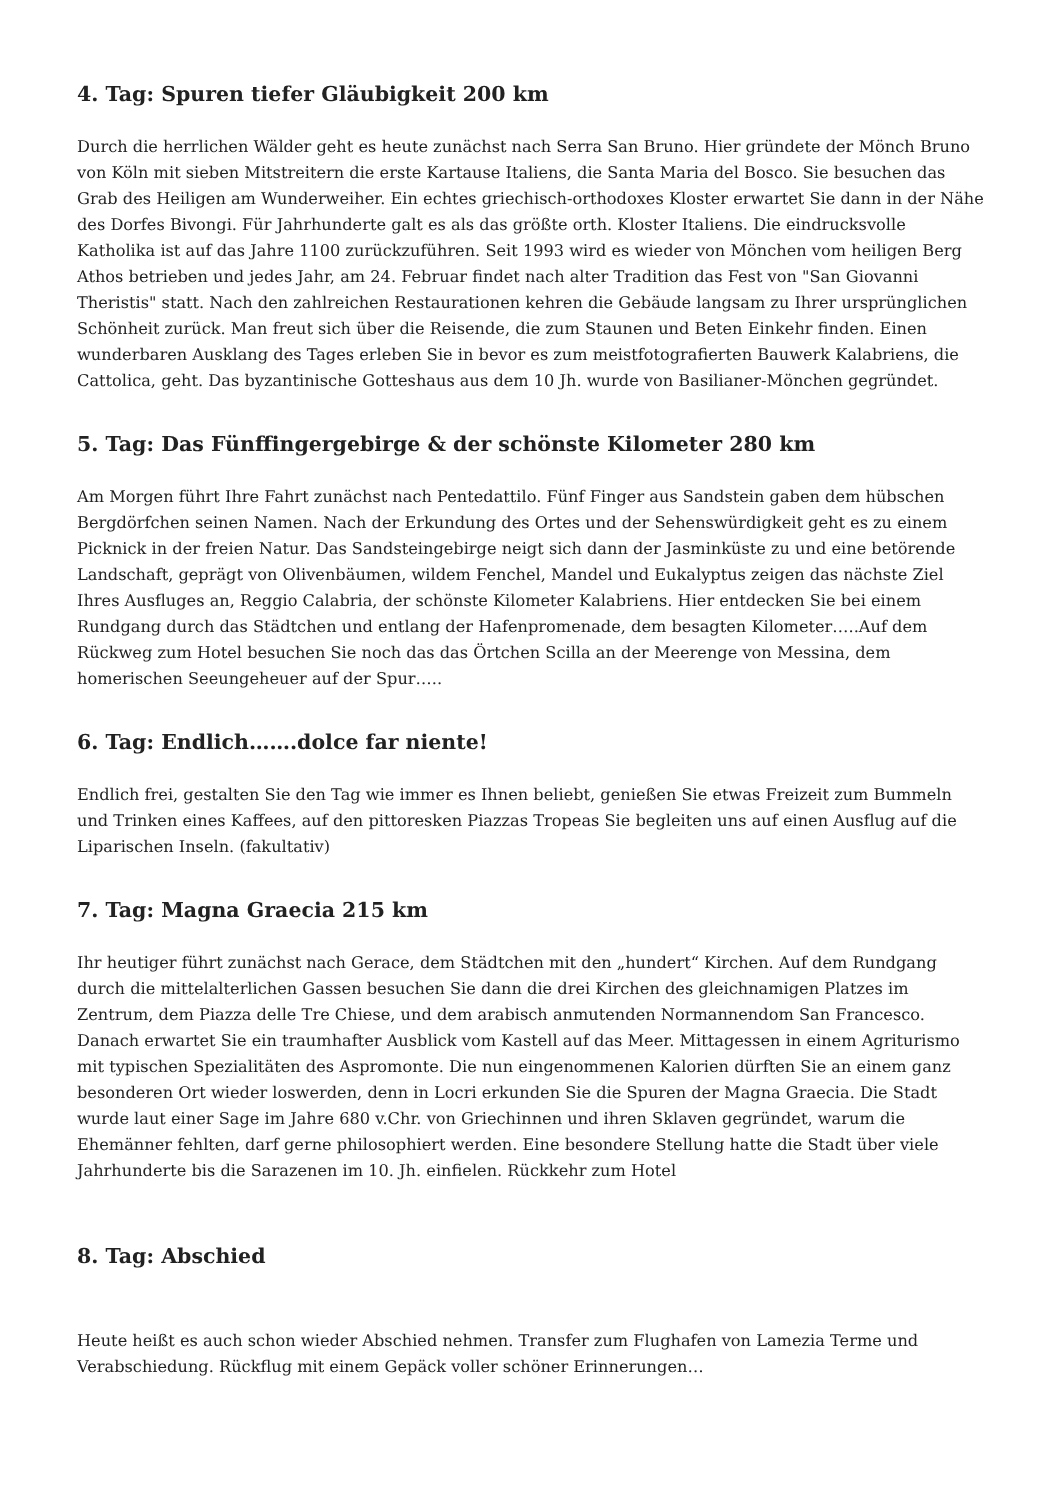4. Tag: Spuren tiefer Gläubigkeit 200 km
Durch die herrlichen Wälder geht es heute zunächst nach Serra San Bruno. Hier gründete der Mönch Bruno von Köln mit sieben Mitstreitern die erste Kartause Italiens, die Santa Maria del Bosco. Sie besuchen das Grab des Heiligen am Wunderweiher. Ein echtes griechisch-orthodoxes Kloster erwartet Sie dann in der Nähe des Dorfes Bivongi. Für Jahrhunderte galt es als das größte orth. Kloster Italiens. Die eindrucksvolle Katholika ist auf das Jahre 1100 zurückzuführen. Seit 1993 wird es wieder von Mönchen vom heiligen Berg Athos betrieben und jedes Jahr, am 24. Februar findet nach alter Tradition das Fest von "San Giovanni Theristis" statt. Nach den zahlreichen Restaurationen kehren die Gebäude langsam zu Ihrer ursprünglichen Schönheit zurück. Man freut sich über die Reisende, die zum Staunen und Beten Einkehr finden. Einen wunderbaren Ausklang des Tages erleben Sie in bevor es zum meistfotografierten Bauwerk Kalabriens, die Cattolica, geht. Das byzantinische Gotteshaus aus dem 10 Jh. wurde von Basilianer-Mönchen gegründet.
5. Tag: Das Fünffingergebirge & der schönste Kilometer 280 km
Am Morgen führt Ihre Fahrt zunächst nach Pentedattilo. Fünf Finger aus Sandstein gaben dem hübschen Bergdörfchen seinen Namen. Nach der Erkundung des Ortes und der Sehenswürdigkeit geht es zu einem Picknick in der freien Natur. Das Sandsteingebirge neigt sich dann der Jasminküste zu und eine betörende Landschaft, geprägt von Olivenbäumen, wildem Fenchel, Mandel und Eukalyptus zeigen das nächste Ziel Ihres Ausfluges an, Reggio Calabria, der schönste Kilometer Kalabriens. Hier entdecken Sie bei einem Rundgang durch das Städtchen und entlang der Hafenpromenade, dem besagten Kilometer…..Auf dem Rückweg zum Hotel besuchen Sie noch das das Örtchen Scilla an der Meerenge von Messina, dem homerischen Seeungeheuer auf der Spur…..
6. Tag: Endlich…….dolce far niente!
Endlich frei, gestalten Sie den Tag wie immer es Ihnen beliebt, genießen Sie etwas Freizeit zum Bummeln und Trinken eines Kaffees, auf den pittoresken Piazzas Tropeas Sie begleiten uns auf einen Ausflug auf die Liparischen Inseln. (fakultativ)
7. Tag: Magna Graecia 215 km
Ihr heutiger führt zunächst nach Gerace, dem Städtchen mit den „hundert“ Kirchen. Auf dem Rundgang durch die mittelalterlichen Gassen besuchen Sie dann die drei Kirchen des gleichnamigen Platzes im Zentrum, dem Piazza delle Tre Chiese, und dem arabisch anmutenden Normannendom San Francesco. Danach erwartet Sie ein traumhafter Ausblick vom Kastell auf das Meer. Mittagessen in einem Agriturismo mit typischen Spezialitäten des Aspromonte. Die nun eingenommenen Kalorien dürften Sie an einem ganz besonderen Ort wieder loswerden, denn in Locri erkunden Sie die Spuren der Magna Graecia. Die Stadt wurde laut einer Sage im Jahre 680 v.Chr. von Griechinnen und ihren Sklaven gegründet, warum die Ehemänner fehlten, darf gerne philosophiert werden. Eine besondere Stellung hatte die Stadt über viele Jahrhunderte bis die Sarazenen im 10. Jh. einfielen. Rückkehr zum Hotel
8. Tag: Abschied
Heute heißt es auch schon wieder Abschied nehmen. Transfer zum Flughafen von Lamezia Terme und Verabschiedung. Rückflug mit einem Gepäck voller schöner Erinnerungen…